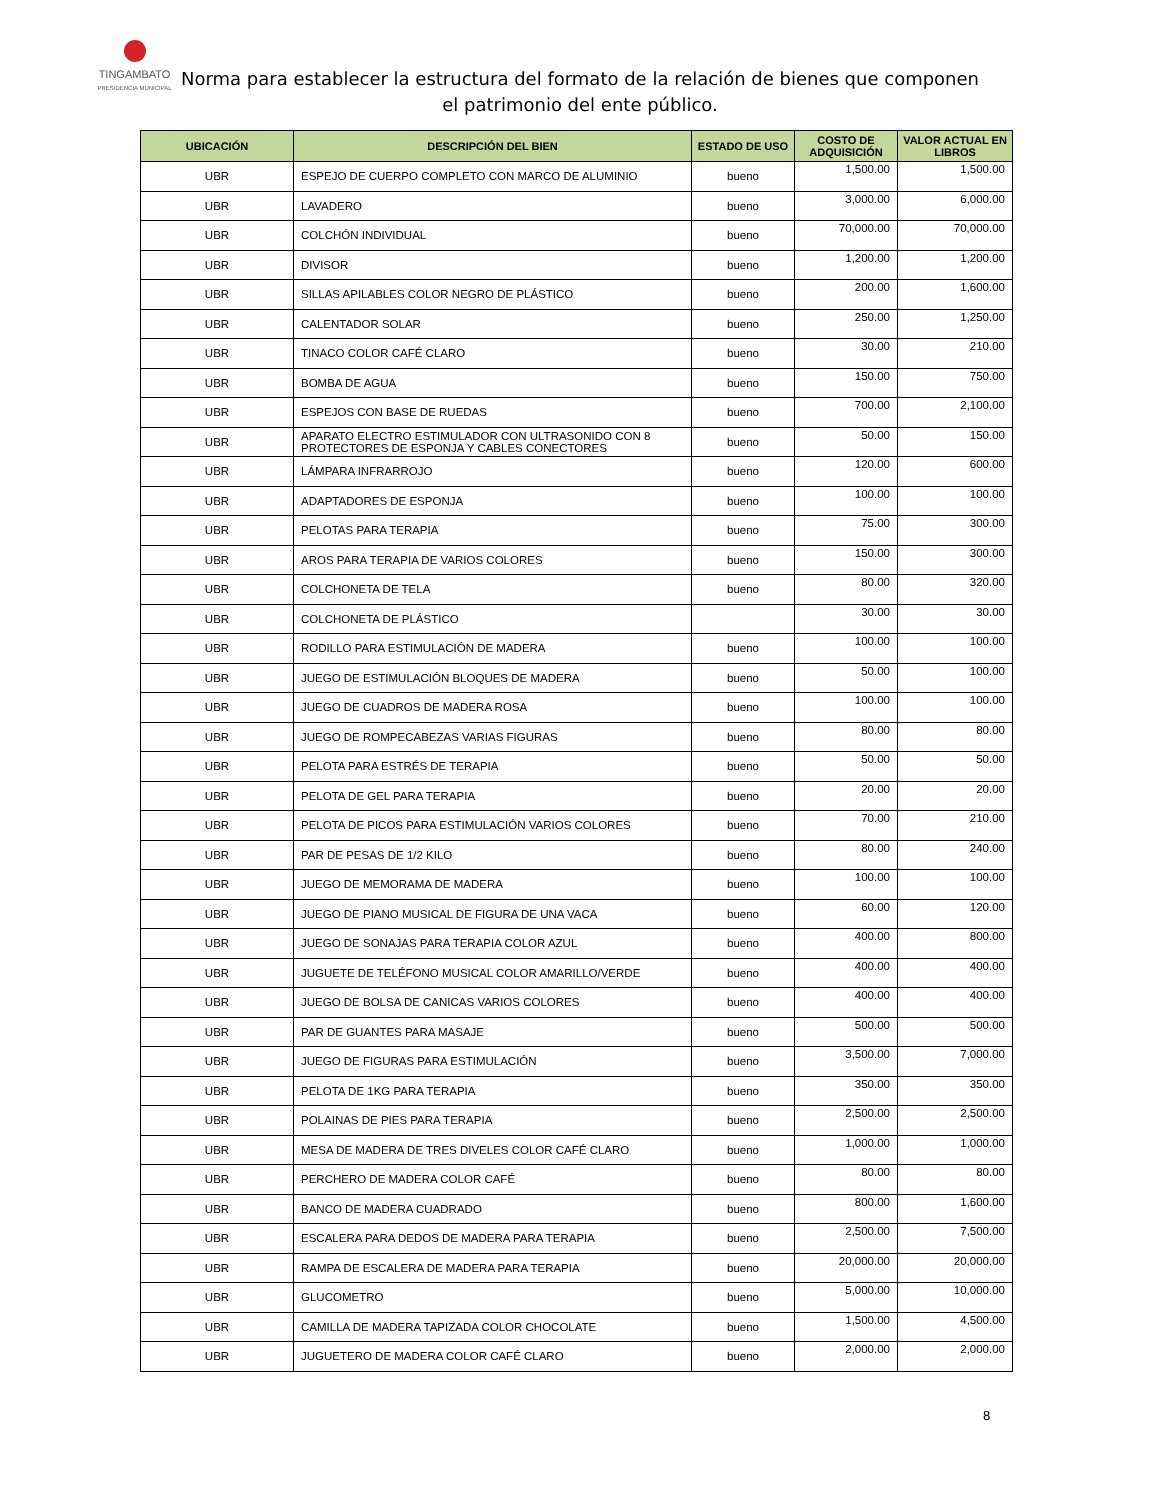TINGAMBATO
PRESIDENCIA MUNICIPAL
Norma para establecer la estructura del formato de la relación de bienes que componen el patrimonio del ente público.
| UBICACIÓN | DESCRIPCIÓN DEL BIEN | ESTADO DE USO | COSTO DE ADQUISICIÓN | VALOR ACTUAL EN LIBROS |
| --- | --- | --- | --- | --- |
| UBR | ESPEJO DE CUERPO COMPLETO CON MARCO DE ALUMINIO | bueno | 1,500.00 | 1,500.00 |
| UBR | LAVADERO | bueno | 3,000.00 | 6,000.00 |
| UBR | COLCHÓN INDIVIDUAL | bueno | 70,000.00 | 70,000.00 |
| UBR | DIVISOR | bueno | 1,200.00 | 1,200.00 |
| UBR | SILLAS APILABLES COLOR NEGRO DE PLÁSTICO | bueno | 200.00 | 1,600.00 |
| UBR | CALENTADOR SOLAR | bueno | 250.00 | 1,250.00 |
| UBR | TINACO COLOR CAFÉ CLARO | bueno | 30.00 | 210.00 |
| UBR | BOMBA DE AGUA | bueno | 150.00 | 750.00 |
| UBR | ESPEJOS CON BASE DE RUEDAS | bueno | 700.00 | 2,100.00 |
| UBR | APARATO ELECTRO ESTIMULADOR CON ULTRASONIDO CON 8 PROTECTORES DE ESPONJA Y CABLES CONECTORES | bueno | 50.00 | 150.00 |
| UBR | LÁMPARA INFRARROJO | bueno | 120.00 | 600.00 |
| UBR | ADAPTADORES DE ESPONJA | bueno | 100.00 | 100.00 |
| UBR | PELOTAS PARA TERAPIA | bueno | 75.00 | 300.00 |
| UBR | AROS PARA TERAPIA DE VARIOS COLORES | bueno | 150.00 | 300.00 |
| UBR | COLCHONETA DE TELA | bueno | 80.00 | 320.00 |
| UBR | COLCHONETA DE PLÁSTICO | | 30.00 | 30.00 |
| UBR | RODILLO PARA ESTIMULACIÓN DE MADERA | bueno | 100.00 | 100.00 |
| UBR | JUEGO DE ESTIMULACIÓN BLOQUES DE MADERA | bueno | 50.00 | 100.00 |
| UBR | JUEGO DE CUADROS DE MADERA ROSA | bueno | 100.00 | 100.00 |
| UBR | JUEGO DE ROMPECABEZAS VARIAS FIGURAS | bueno | 80.00 | 80.00 |
| UBR | PELOTA PARA ESTRÉS DE TERAPIA | bueno | 50.00 | 50.00 |
| UBR | PELOTA DE GEL PARA TERAPIA | bueno | 20.00 | 20.00 |
| UBR | PELOTA DE PICOS PARA ESTIMULACIÓN VARIOS COLORES | bueno | 70.00 | 210.00 |
| UBR | PAR DE PESAS DE 1/2 KILO | bueno | 80.00 | 240.00 |
| UBR | JUEGO DE MEMORAMA DE MADERA | bueno | 100.00 | 100.00 |
| UBR | JUEGO DE PIANO MUSICAL DE FIGURA DE UNA VACA | bueno | 60.00 | 120.00 |
| UBR | JUEGO DE SONAJAS PARA TERAPIA COLOR AZUL | bueno | 400.00 | 800.00 |
| UBR | JUGUETE DE TELÉFONO MUSICAL COLOR AMARILLO/VERDE | bueno | 400.00 | 400.00 |
| UBR | JUEGO DE BOLSA DE CANICAS VARIOS COLORES | bueno | 400.00 | 400.00 |
| UBR | PAR DE GUANTES PARA MASAJE | bueno | 500.00 | 500.00 |
| UBR | JUEGO DE FIGURAS PARA ESTIMULACIÓN | bueno | 3,500.00 | 7,000.00 |
| UBR | PELOTA DE 1KG PARA TERAPIA | bueno | 350.00 | 350.00 |
| UBR | POLAINAS DE PIES PARA TERAPIA | bueno | 2,500.00 | 2,500.00 |
| UBR | MESA DE MADERA DE TRES DIVELES COLOR CAFÉ CLARO | bueno | 1,000.00 | 1,000.00 |
| UBR | PERCHERO DE MADERA COLOR CAFÉ | bueno | 80.00 | 80.00 |
| UBR | BANCO DE MADERA CUADRADO | bueno | 800.00 | 1,600.00 |
| UBR | ESCALERA PARA DEDOS DE MADERA PARA TERAPIA | bueno | 2,500.00 | 7,500.00 |
| UBR | RAMPA DE ESCALERA DE MADERA PARA TERAPIA | bueno | 20,000.00 | 20,000.00 |
| UBR | GLUCOMETRO | bueno | 5,000.00 | 10,000.00 |
| UBR | CAMILLA DE MADERA TAPIZADA COLOR CHOCOLATE | bueno | 1,500.00 | 4,500.00 |
| UBR | JUGUETERO DE MADERA COLOR CAFÉ CLARO | bueno | 2,000.00 | 2,000.00 |
8